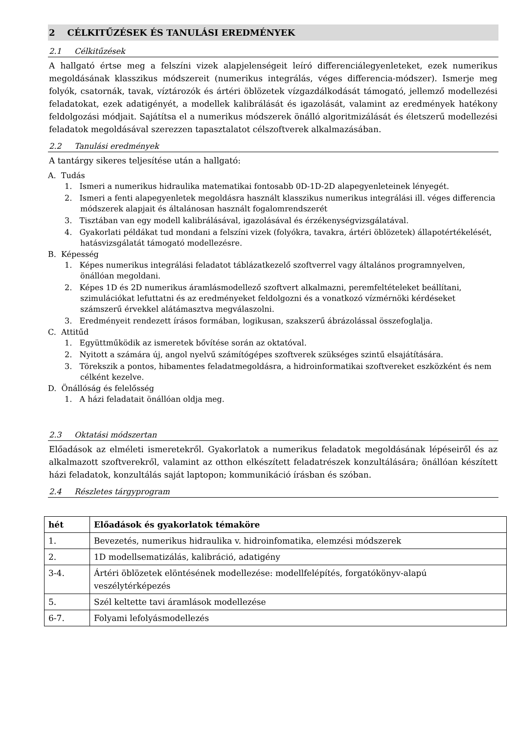2 CÉLKITŰZÉSEK ÉS TANULÁSI EREDMÉNYEK
2.1 Célkitűzések
A hallgató értse meg a felszíni vizek alapjelenségeit leíró differenciálegyenleteket, ezek numerikus megoldásának klasszikus módszereit (numerikus integrálás, véges differencia-módszer). Ismerje meg folyók, csatornák, tavak, víztározók és ártéri öblözetek vízgazdálkodását támogató, jellemző modellezési feladatokat, ezek adatigényét, a modellek kalibrálását és igazolását, valamint az eredmények hatékony feldolgozási módjait. Sajátítsa el a numerikus módszerek önálló algoritmizálását és életszerű modellezési feladatok megoldásával szerezzen tapasztalatot célszoftverek alkalmazásában.
2.2 Tanulási eredmények
A tantárgy sikeres teljesítése után a hallgató:
A. Tudás
1. Ismeri a numerikus hidraulika matematikai fontosabb 0D-1D-2D alapegyenleteinek lényegét.
2. Ismeri a fenti alapegyenletek megoldásra használt klasszikus numerikus integrálási ill. véges differencia módszerek alapjait és általánosan használt fogalomrendszerét
3. Tisztában van egy modell kalibrálásával, igazolásával és érzékenységvizsgálatával.
4. Gyakorlati példákat tud mondani a felszíni vizek (folyókra, tavakra, ártéri öblözetek) állapotértékelését, hatásvizsgálatát támogató modellezésre.
B. Képesség
1. Képes numerikus integrálási feladatot táblázatkezelő szoftverrel vagy általános programnyelven, önállóan megoldani.
2. Képes 1D és 2D numerikus áramlásmodellező szoftvert alkalmazni, peremfeltételeket beállítani, szimulációkat lefuttatni és az eredményeket feldolgozni és a vonatkozó vízmérnöki kérdéseket számszerű érvekkel alátámasztva megválaszolni.
3. Eredményeit rendezett írásos formában, logikusan, szakszerű ábrázolással összefoglalja.
C. Attitűd
1. Együttműködik az ismeretek bővítése során az oktatóval.
2. Nyitott a számára új, angol nyelvű számítógépes szoftverek szükséges szintű elsajátítására.
3. Törekszik a pontos, hibamentes feladatmegoldásra, a hidroinformatikai szoftvereket eszközként és nem célként kezelve.
D. Önállóság és felelősség
1. A házi feladatait önállóan oldja meg.
2.3 Oktatási módszertan
Előadások az elméleti ismeretekről. Gyakorlatok a numerikus feladatok megoldásának lépéseiről és az alkalmazott szoftverekről, valamint az otthon elkészített feladatrészek konzultálására; önállóan készített házi feladatok, konzultálás saját laptopon; kommunikáció írásban és szóban.
2.4 Részletes tárgyprogram
| hét | Előadások és gyakorlatok témaköre |
| --- | --- |
| 1. | Bevezetés, numerikus hidraulika v. hidroinfomatika, elemzési módszerek |
| 2. | 1D modellsematizálás, kalibráció, adatigény |
| 3-4. | Ártéri öblözetek elöntésének modellezése: modellfelépítés, forgatókönyv-alapú veszélytérképezés |
| 5. | Szél keltette tavi áramlások modellezése |
| 6-7. | Folyami lefolyásmodellezés |